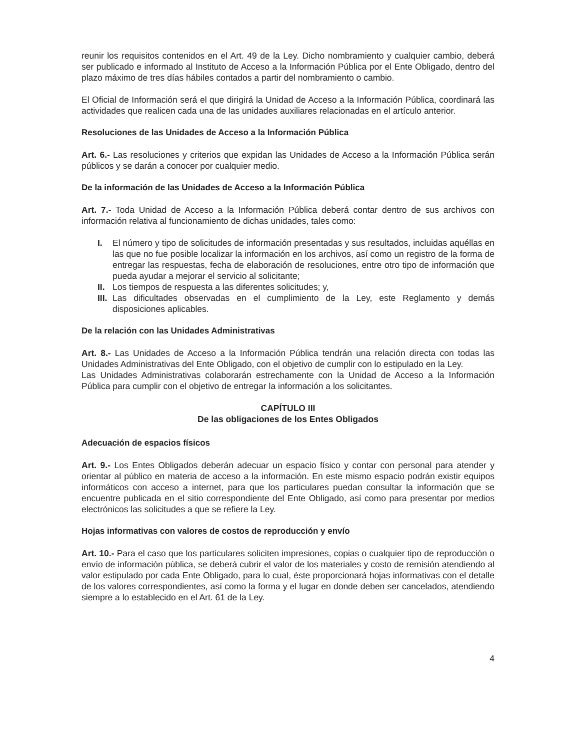reunir los requisitos contenidos en el Art. 49 de la Ley. Dicho nombramiento y cualquier cambio, deberá ser publicado e informado al Instituto de Acceso a la Información Pública por el Ente Obligado, dentro del plazo máximo de tres días hábiles contados a partir del nombramiento o cambio.
El Oficial de Información será el que dirigirá la Unidad de Acceso a la Información Pública, coordinará las actividades que realicen cada una de las unidades auxiliares relacionadas en el artículo anterior.
Resoluciones de las Unidades de Acceso a la Información Pública
Art. 6.- Las resoluciones y criterios que expidan las Unidades de Acceso a la Información Pública serán públicos y se darán a conocer por cualquier medio.
De la información de las Unidades de Acceso a la Información Pública
Art. 7.- Toda Unidad de Acceso a la Información Pública deberá contar dentro de sus archivos con información relativa al funcionamiento de dichas unidades, tales como:
I. El número y tipo de solicitudes de información presentadas y sus resultados, incluidas aquéllas en las que no fue posible localizar la información en los archivos, así como un registro de la forma de entregar las respuestas, fecha de elaboración de resoluciones, entre otro tipo de información que pueda ayudar a mejorar el servicio al solicitante;
II. Los tiempos de respuesta a las diferentes solicitudes; y,
III. Las dificultades observadas en el cumplimiento de la Ley, este Reglamento y demás disposiciones aplicables.
De la relación con las Unidades Administrativas
Art. 8.- Las Unidades de Acceso a la Información Pública tendrán una relación directa con todas las Unidades Administrativas del Ente Obligado, con el objetivo de cumplir con lo estipulado en la Ley.
Las Unidades Administrativas colaborarán estrechamente con la Unidad de Acceso a la Información Pública para cumplir con el objetivo de entregar la información a los solicitantes.
CAPÍTULO III
De las obligaciones de los Entes Obligados
Adecuación de espacios físicos
Art. 9.- Los Entes Obligados deberán adecuar un espacio físico y contar con personal para atender y orientar al público en materia de acceso a la información. En este mismo espacio podrán existir equipos informáticos con acceso a internet, para que los particulares puedan consultar la información que se encuentre publicada en el sitio correspondiente del Ente Obligado, así como para presentar por medios electrónicos las solicitudes a que se refiere la Ley.
Hojas informativas con valores de costos de reproducción y envío
Art. 10.- Para el caso que los particulares soliciten impresiones, copias o cualquier tipo de reproducción o envío de información pública, se deberá cubrir el valor de los materiales y costo de remisión atendiendo al valor estipulado por cada Ente Obligado, para lo cual, éste proporcionará hojas informativas con el detalle de los valores correspondientes, así como la forma y el lugar en donde deben ser cancelados, atendiendo siempre a lo establecido en el Art. 61 de la Ley.
4